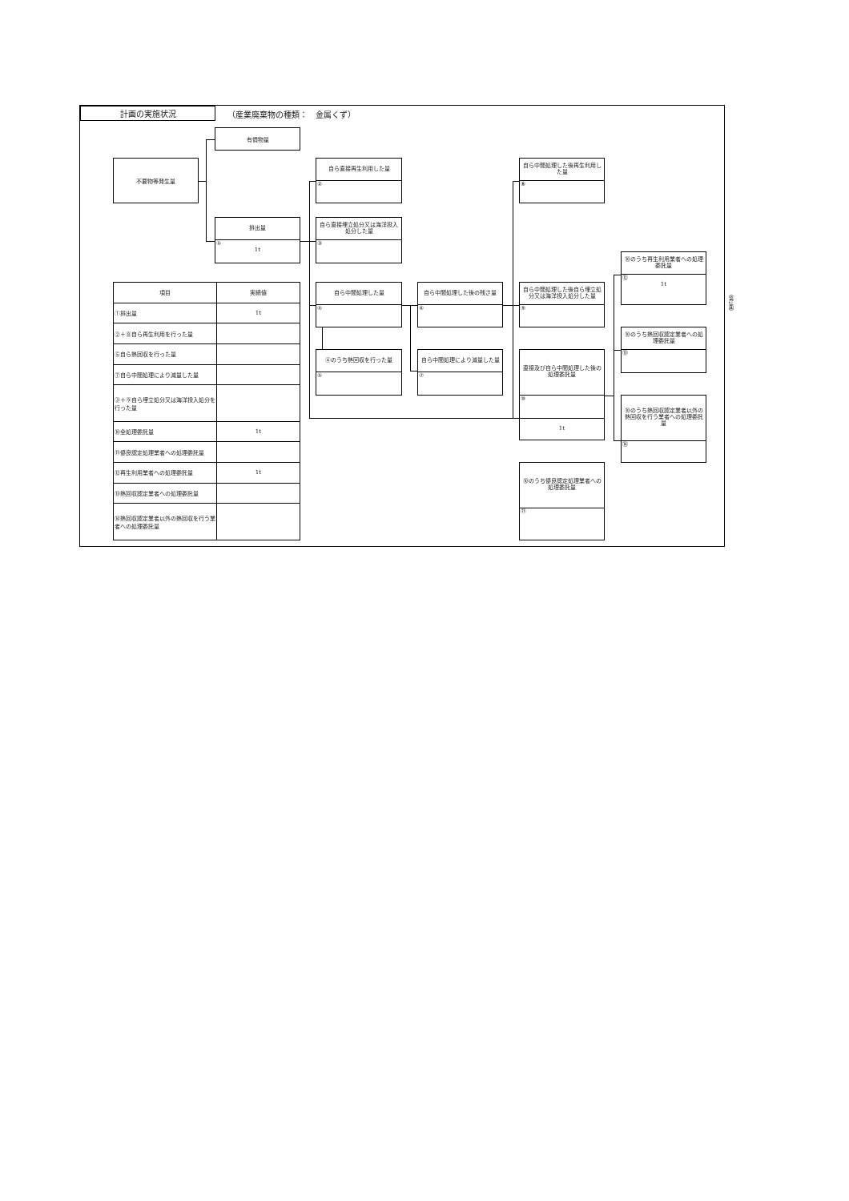計画の実施状況
（産業廃棄物の種類：　金属くず）
有償物量
不要物等発生量
自ら直接再生利用した量
②
自ら中間処理した後再生利用した量
⑧
排出量
①
1t
自ら直接埋立処分又は海洋投入処分した量
③
⑩のうち再生利用業者への処理委託量
⑫
1t
| 項目 | 実績値 |
| --- | --- |
| ①排出量 | 1t |
| ②＋⑧自ら再生利用を行った量 | |
| ⑤自ら熱回収を行った量 | |
| ⑦自ら中間処理により減量した量 | |
| ③＋⑨自ら埋立処分又は海洋投入処分を行った量 | |
| ⑩全処理委託量 | 1t |
| ⑪優良認定処理業者への処理委託量 | |
| ⑫再生利用業者への処理委託量 | 1t |
| ⑬熱回収認定業者への処理委託量 | |
| ⑭熱回収認定業者以外の熱回収を行う業者への処理委託量 | |
自ら中間処理した量
④
自ら中間処理した後の残さ量
⑥
自ら中間処理した後自ら埋立処分又は海洋投入処分した量
⑨
⑩のうち熱回収認定業者への処理委託量
⑬
④のうち熱回収を行った量
⑤
自ら中間処理により減量した量
⑦
直接及び自ら中間処理した後の処理委託量
⑩
1t
⑩のうち熱回収認定業者以外の熱回収を行う業者への処理委託量
⑭
⑩のうち優良認定処理業者への処理委託量
⑪
（第2面）